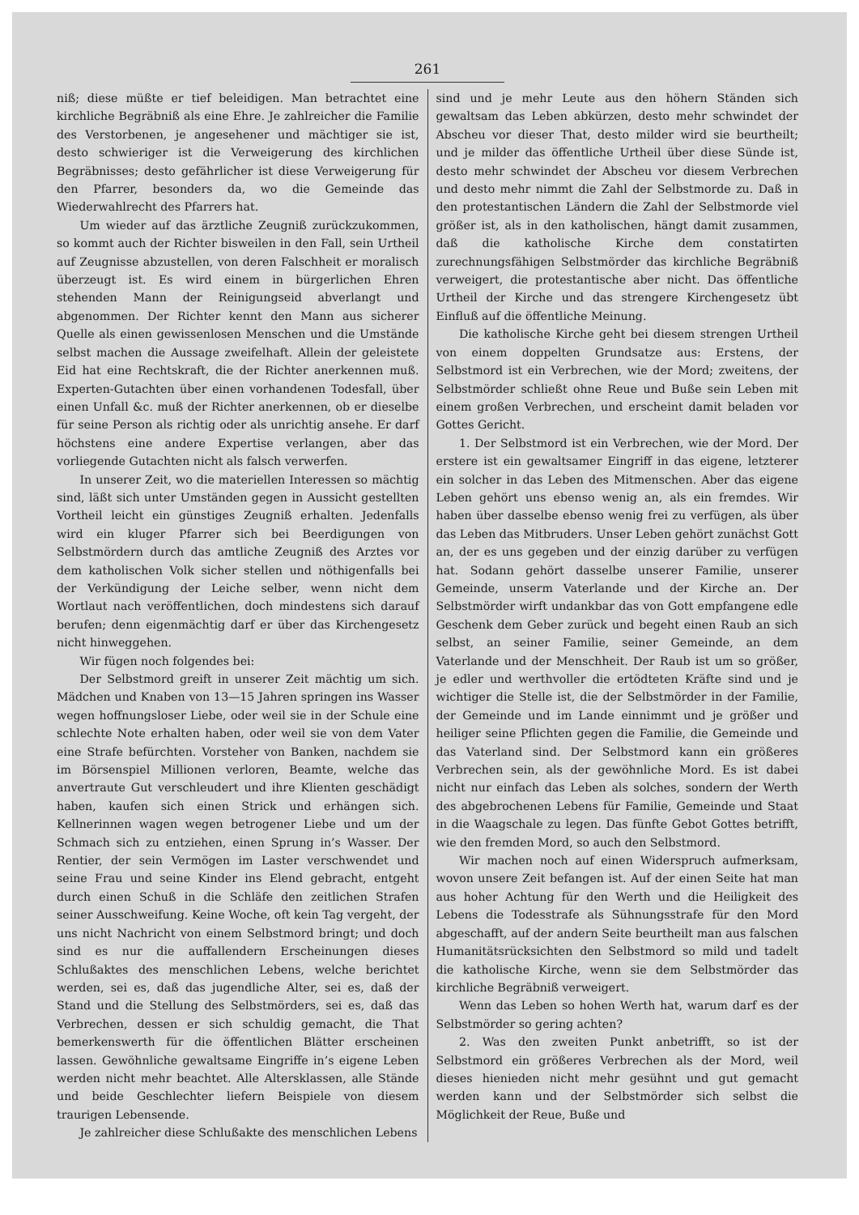261
niß; diese müßte er tief beleidigen. Man betrachtet eine kirchliche Begräbniß als eine Ehre. Je zahlreicher die Familie des Verstorbenen, je angesehener und mächtiger sie ist, desto schwieriger ist die Verweigerung des kirchlichen Begräbnisses; desto gefährlicher ist diese Verweigerung für den Pfarrer, besonders da, wo die Gemeinde das Wiederwahlrecht des Pfarrers hat.
Um wieder auf das ärztliche Zeugniß zurückzukommen, so kommt auch der Richter bisweilen in den Fall, sein Urtheil auf Zeugnisse abzustellen, von deren Falschheit er moralisch überzeugt ist. Es wird einem in bürgerlichen Ehren stehenden Mann der Reinigungseid abverlangt und abgenommen. Der Richter kennt den Mann aus sicherer Quelle als einen gewissenlosen Menschen und die Umstände selbst machen die Aussage zweifelhaft. Allein der geleistete Eid hat eine Rechtskraft, die der Richter anerkennen muß. Experten-Gutachten über einen vorhandenen Todesfall, über einen Unfall &c. muß der Richter anerkennen, ob er dieselbe für seine Person als richtig oder als unrichtig ansehe. Er darf höchstens eine andere Expertise verlangen, aber das vorliegende Gutachten nicht als falsch verwerfen.
In unserer Zeit, wo die materiellen Interessen so mächtig sind, läßt sich unter Umständen gegen in Aussicht gestellten Vortheil leicht ein günstiges Zeugniß erhalten. Jedenfalls wird ein kluger Pfarrer sich bei Beerdigungen von Selbstmördern durch das amtliche Zeugniß des Arztes vor dem katholischen Volk sicher stellen und nöthigenfalls bei der Verkündigung der Leiche selber, wenn nicht dem Wortlaut nach veröffentlichen, doch mindestens sich darauf berufen; denn eigenmächtig darf er über das Kirchengesetz nicht hinweggehen.
Wir fügen noch folgendes bei:
Der Selbstmord greift in unserer Zeit mächtig um sich. Mädchen und Knaben von 13—15 Jahren springen ins Wasser wegen hoffnungsloser Liebe, oder weil sie in der Schule eine schlechte Note erhalten haben, oder weil sie von dem Vater eine Strafe befürchten. Vorsteher von Banken, nachdem sie im Börsenspiel Millionen verloren, Beamte, welche das anvertraute Gut verschleudert und ihre Klienten geschädigt haben, kaufen sich einen Strick und erhängen sich. Kellnerinnen wagen wegen betrogener Liebe und um der Schmach sich zu entziehen, einen Sprung in’s Wasser. Der Rentier, der sein Vermögen im Laster verschwendet und seine Frau und seine Kinder ins Elend gebracht, entgeht durch einen Schuß in die Schläfe den zeitlichen Strafen seiner Ausschweifung. Keine Woche, oft kein Tag vergeht, der uns nicht Nachricht von einem Selbstmord bringt; und doch sind es nur die auffallendern Erscheinungen dieses Schlußaktes des menschlichen Lebens, welche berichtet werden, sei es, daß das jugendliche Alter, sei es, daß der Stand und die Stellung des Selbstmörders, sei es, daß das Verbrechen, dessen er sich schuldig gemacht, die That bemerkenswerth für die öffentlichen Blätter erscheinen lassen. Gewöhnliche gewaltsame Eingriffe in’s eigene Leben werden nicht mehr beachtet. Alle Altersklassen, alle Stände und beide Geschlechter liefern Beispiele von diesem traurigen Lebensende.
Je zahlreicher diese Schlußakte des menschlichen Lebens
sind und je mehr Leute aus den höhern Ständen sich gewaltsam das Leben abkürzen, desto mehr schwindet der Abscheu vor dieser That, desto milder wird sie beurtheilt; und je milder das öffentliche Urtheil über diese Sünde ist, desto mehr schwindet der Abscheu vor diesem Verbrechen und desto mehr nimmt die Zahl der Selbstmorde zu. Daß in den protestantischen Ländern die Zahl der Selbstmorde viel größer ist, als in den katholischen, hängt damit zusammen, daß die katholische Kirche dem constatirten zurechnungsfähigen Selbstmörder das kirchliche Begräbniß verweigert, die protestantische aber nicht. Das öffentliche Urtheil der Kirche und das strengere Kirchengesetz übt Einfluß auf die öffentliche Meinung.
Die katholische Kirche geht bei diesem strengen Urtheil von einem doppelten Grundsatze aus: Erstens, der Selbstmord ist ein Verbrechen, wie der Mord; zweitens, der Selbstmörder schließt ohne Reue und Buße sein Leben mit einem großen Verbrechen, und erscheint damit beladen vor Gottes Gericht.
1. Der Selbstmord ist ein Verbrechen, wie der Mord. Der erstere ist ein gewaltsamer Eingriff in das eigene, letzterer ein solcher in das Leben des Mitmenschen. Aber das eigene Leben gehört uns ebenso wenig an, als ein fremdes. Wir haben über dasselbe ebenso wenig frei zu verfügen, als über das Leben das Mitbruders. Unser Leben gehört zunächst Gott an, der es uns gegeben und der einzig darüber zu verfügen hat. Sodann gehört dasselbe unserer Familie, unserer Gemeinde, unserm Vaterlande und der Kirche an. Der Selbstmörder wirft undankbar das von Gott empfangene edle Geschenk dem Geber zurück und begeht einen Raub an sich selbst, an seiner Familie, seiner Gemeinde, an dem Vaterlande und der Menschheit. Der Raub ist um so größer, je edler und werthvoller die ertödteten Kräfte sind und je wichtiger die Stelle ist, die der Selbstmörder in der Familie, der Gemeinde und im Lande einnimmt und je größer und heiliger seine Pflichten gegen die Familie, die Gemeinde und das Vaterland sind. Der Selbstmord kann ein größeres Verbrechen sein, als der gewöhnliche Mord. Es ist dabei nicht nur einfach das Leben als solches, sondern der Werth des abgebrochenen Lebens für Familie, Gemeinde und Staat in die Waagschale zu legen. Das fünfte Gebot Gottes betrifft, wie den fremden Mord, so auch den Selbstmord.
Wir machen noch auf einen Widerspruch aufmerksam, wovon unsere Zeit befangen ist. Auf der einen Seite hat man aus hoher Achtung für den Werth und die Heiligkeit des Lebens die Todesstrafe als Sühnungsstrafe für den Mord abgeschafft, auf der andern Seite beurtheilt man aus falschen Humanitätsrücksichten den Selbstmord so mild und tadelt die katholische Kirche, wenn sie dem Selbstmörder das kirchliche Begräbniß verweigert.
Wenn das Leben so hohen Werth hat, warum darf es der Selbstmörder so gering achten?
2. Was den zweiten Punkt anbetrifft, so ist der Selbstmord ein größeres Verbrechen als der Mord, weil dieses hienieden nicht mehr gesühnt und gut gemacht werden kann und der Selbstmörder sich selbst die Möglichkeit der Reue, Buße und